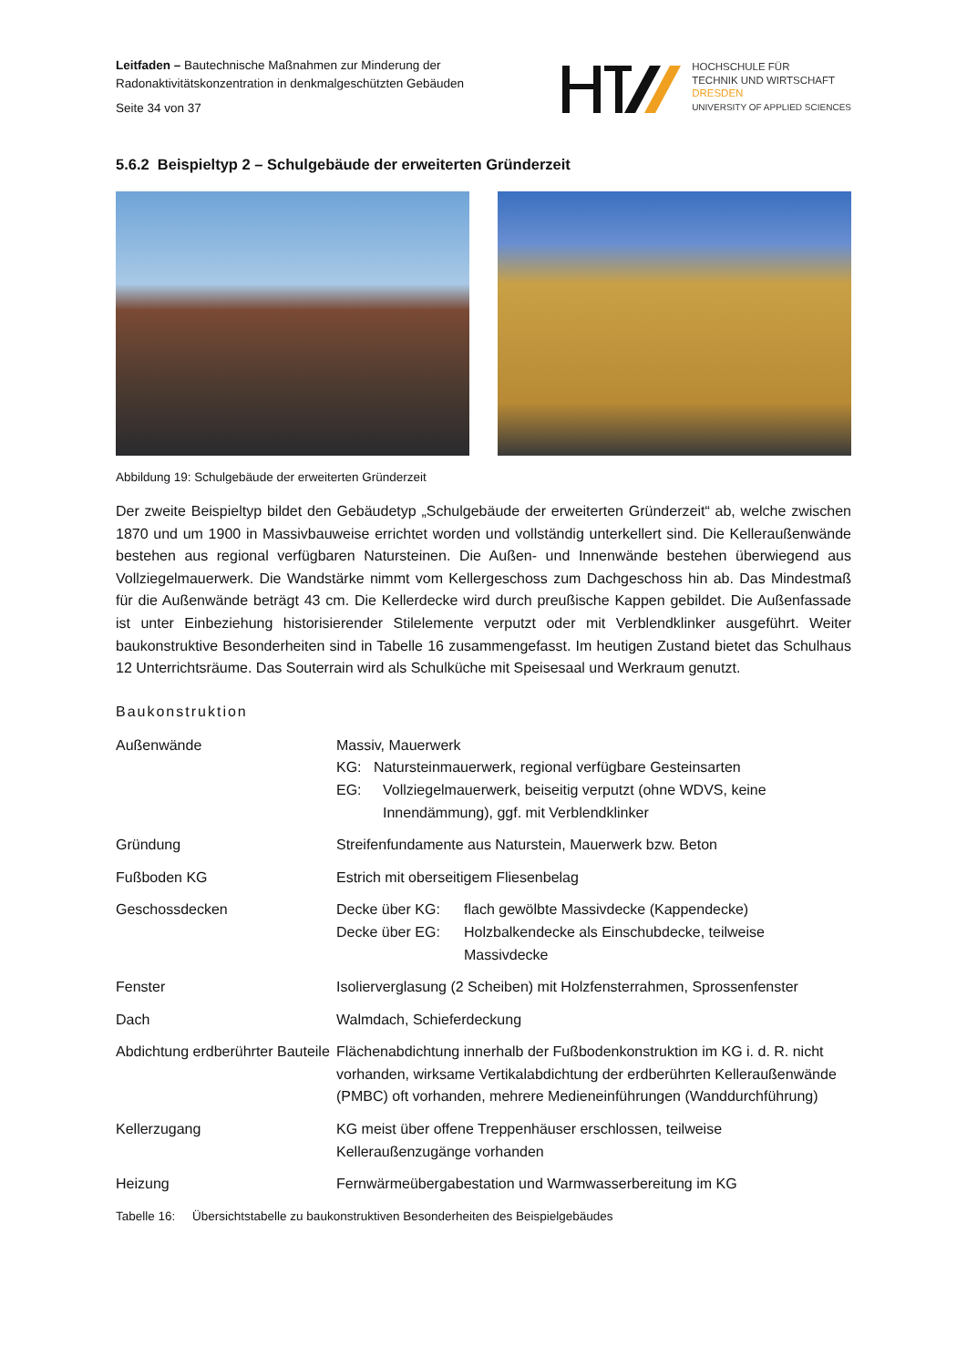Leitfaden – Bautechnische Maßnahmen zur Minderung der
Radonaktivitätskonzentration in denkmalgeschützten Gebäuden
Seite 34 von 37
HOCHSCHULE FÜR
TECHNIK UND WIRTSCHAFT
DRESDEN
UNIVERSITY OF APPLIED SCIENCES
5.6.2 Beispieltyp 2 – Schulgebäude der erweiterten Gründerzeit
Abbildung 19: Schulgebäude der erweiterten Gründerzeit
Der zweite Beispieltyp bildet den Gebäudetyp „Schulgebäude der erweiterten Gründerzeit“ ab, welche zwischen 1870 und um 1900 in Massivbauweise errichtet worden und vollständig unterkellert sind. Die Kelleraußenwände bestehen aus regional verfügbaren Natursteinen. Die Außen- und Innenwände bestehen überwiegend aus Vollziegelmauerwerk. Die Wandstärke nimmt vom Kellergeschoss zum Dachgeschoss hin ab. Das Mindestmaß für die Außenwände beträgt 43 cm. Die Kellerdecke wird durch preußische Kappen gebildet. Die Außenfassade ist unter Einbeziehung historisierender Stilelemente verputzt oder mit Verblendklinker ausgeführt. Weiter baukonstruktive Besonderheiten sind in Tabelle 16 zusammengefasst. Im heutigen Zustand bietet das Schulhaus 12 Unterrichtsräume. Das Souterrain wird als Schulküche mit Speisesaal und Werkraum genutzt.
Baukonstruktion
| Außenwände | Massiv, Mauerwerk KG: Natursteinmauerwerk, regional verfügbare Gesteinsarten EG: Vollziegelmauerwerk, beiseitig verputzt (ohne WDVS, keine Innendämmung), ggf. mit Verblendklinker |
| Gründung | Streifenfundamente aus Naturstein, Mauerwerk bzw. Beton |
| Fußboden KG | Estrich mit oberseitigem Fliesenbelag |
| Geschossdecken | Decke über KG: flach gewölbte Massivdecke (Kappendecke) Decke über EG: Holzbalkendecke als Einschubdecke, teilweise Massivdecke |
| Fenster | Isolierverglasung (2 Scheiben) mit Holzfensterrahmen, Sprossenfenster |
| Dach | Walmdach, Schieferdeckung |
| Abdichtung erdberührter Bauteile | Flächenabdichtung innerhalb der Fußbodenkonstruktion im KG i. d. R. nicht vorhanden, wirksame Vertikalabdichtung der erdberührten Kelleraußenwände (PMBC) oft vorhanden, mehrere Medieneinführungen (Wanddurchführung) |
| Kellerzugang | KG meist über offene Treppenhäuser erschlossen, teilweise Kelleraußenzugänge vorhanden |
| Heizung | Fernwärmeübergabestation und Warmwasserbereitung im KG |
Tabelle 16: Übersichtstabelle zu baukonstruktiven Besonderheiten des Beispielgebäudes